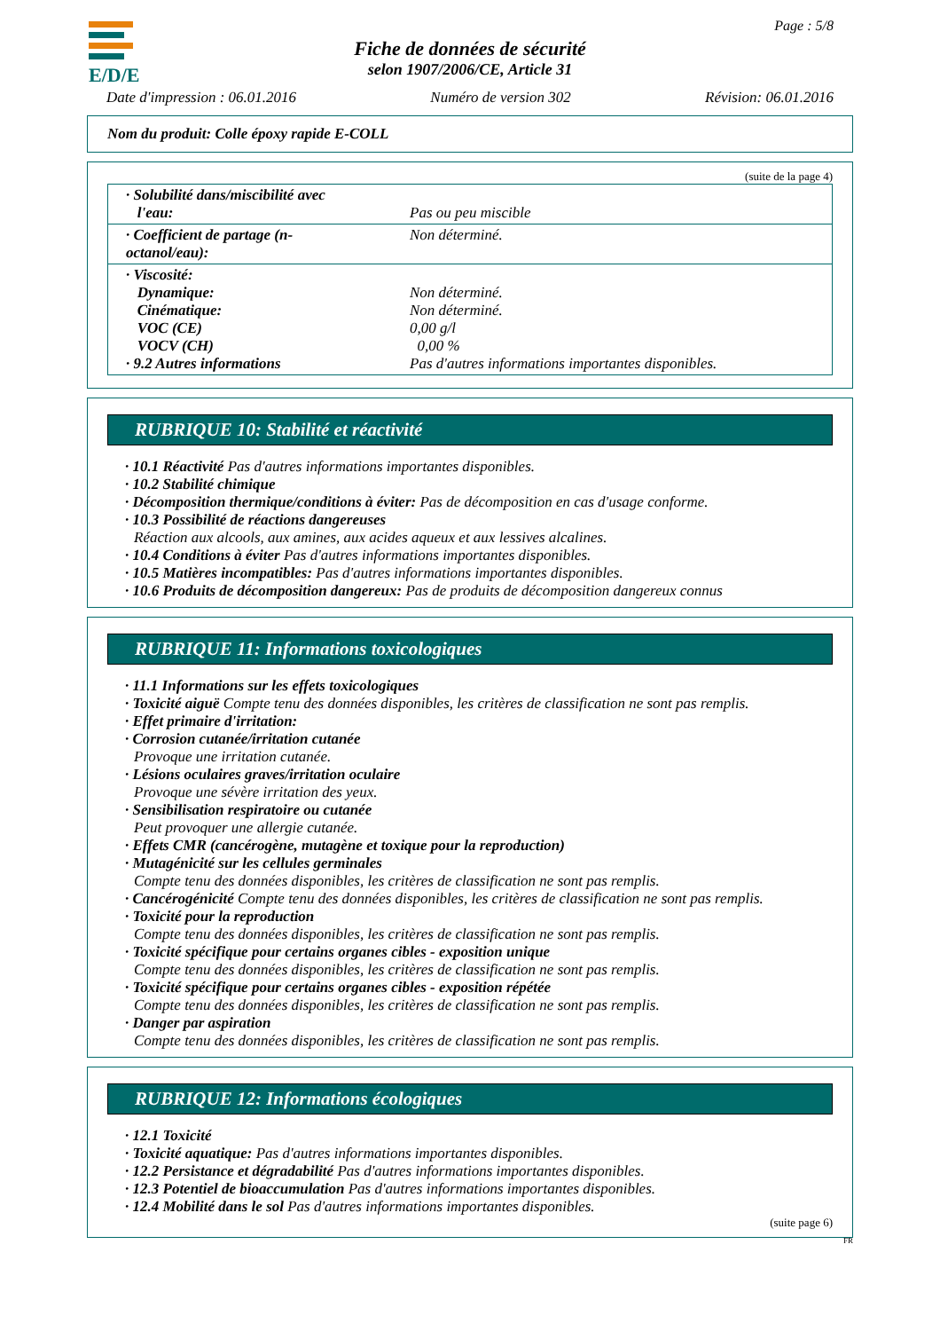E/D/E Page : 5/8
Fiche de données de sécurité
selon 1907/2006/CE, Article 31
Date d'impression : 06.01.2016 Numéro de version 302 Révision: 06.01.2016
Nom du produit: Colle époxy rapide E-COLL
(suite de la page 4)
| · Solubilité dans/miscibilité avec l'eau: | Pas ou peu miscible |
| · Coefficient de partage (n-octanol/eau): | Non déterminé. |
| · Viscosité: Dynamique: Cinématique: VOC (CE) VOCV (CH) · 9.2 Autres informations | Non déterminé. Non déterminé. 0,00 g/l 0,00 % Pas d'autres informations importantes disponibles. |
RUBRIQUE 10: Stabilité et réactivité
· 10.1 Réactivité Pas d'autres informations importantes disponibles.
· 10.2 Stabilité chimique
· Décomposition thermique/conditions à éviter: Pas de décomposition en cas d'usage conforme.
· 10.3 Possibilité de réactions dangereuses
Réaction aux alcools, aux amines, aux acides aqueux et aux lessives alcalines.
· 10.4 Conditions à éviter Pas d'autres informations importantes disponibles.
· 10.5 Matières incompatibles: Pas d'autres informations importantes disponibles.
· 10.6 Produits de décomposition dangereux: Pas de produits de décomposition dangereux connus
RUBRIQUE 11: Informations toxicologiques
· 11.1 Informations sur les effets toxicologiques
· Toxicité aiguë Compte tenu des données disponibles, les critères de classification ne sont pas remplis.
· Effet primaire d'irritation:
· Corrosion cutanée/irritation cutanée
Provoque une irritation cutanée.
· Lésions oculaires graves/irritation oculaire
Provoque une sévère irritation des yeux.
· Sensibilisation respiratoire ou cutanée
Peut provoquer une allergie cutanée.
· Effets CMR (cancérogène, mutagène et toxique pour la reproduction)
· Mutagénicité sur les cellules germinales
Compte tenu des données disponibles, les critères de classification ne sont pas remplis.
· Cancérogénicité Compte tenu des données disponibles, les critères de classification ne sont pas remplis.
· Toxicité pour la reproduction
Compte tenu des données disponibles, les critères de classification ne sont pas remplis.
· Toxicité spécifique pour certains organes cibles - exposition unique
Compte tenu des données disponibles, les critères de classification ne sont pas remplis.
· Toxicité spécifique pour certains organes cibles - exposition répétée
Compte tenu des données disponibles, les critères de classification ne sont pas remplis.
· Danger par aspiration
Compte tenu des données disponibles, les critères de classification ne sont pas remplis.
RUBRIQUE 12: Informations écologiques
· 12.1 Toxicité
· Toxicité aquatique: Pas d'autres informations importantes disponibles.
· 12.2 Persistance et dégradabilité Pas d'autres informations importantes disponibles.
· 12.3 Potentiel de bioaccumulation Pas d'autres informations importantes disponibles.
· 12.4 Mobilité dans le sol Pas d'autres informations importantes disponibles.
(suite page 6)
FR